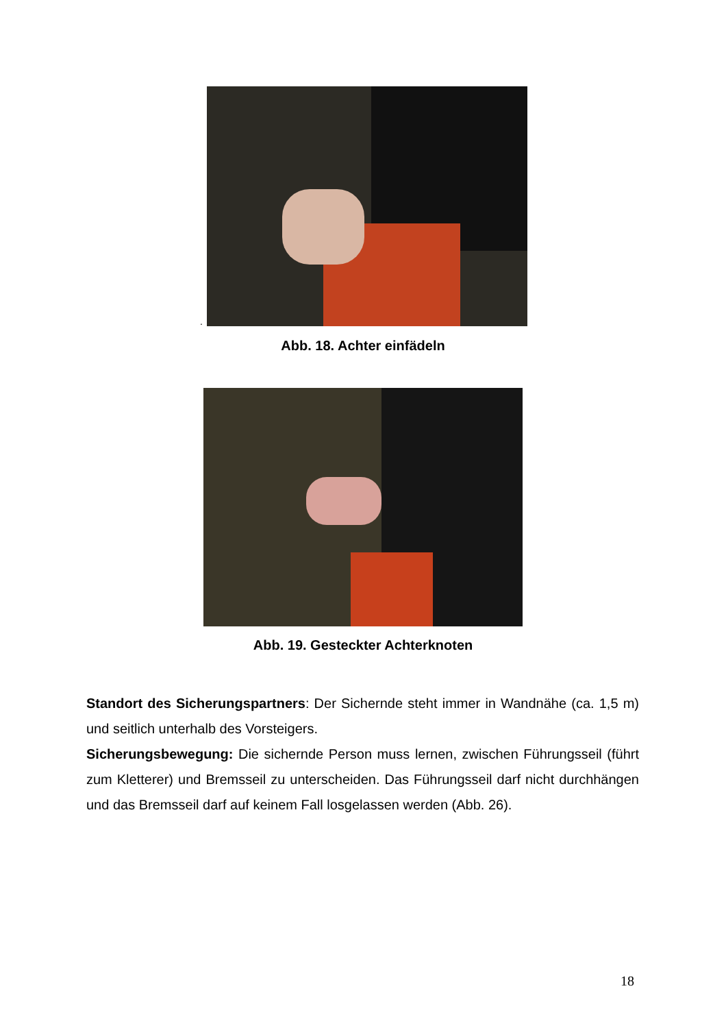.
Abb. 18. Achter einfädeln
Abb. 19. Gesteckter Achterknoten
Standort des Sicherungspartners: Der Sichernde steht immer in Wandnähe (ca. 1,5 m) und seitlich unterhalb des Vorsteigers.
Sicherungsbewegung: Die sichernde Person muss lernen, zwischen Führungsseil (führt zum Kletterer) und Bremsseil zu unterscheiden. Das Führungsseil darf nicht durchhängen und das Bremsseil darf auf keinem Fall losgelassen werden (Abb. 26).
18